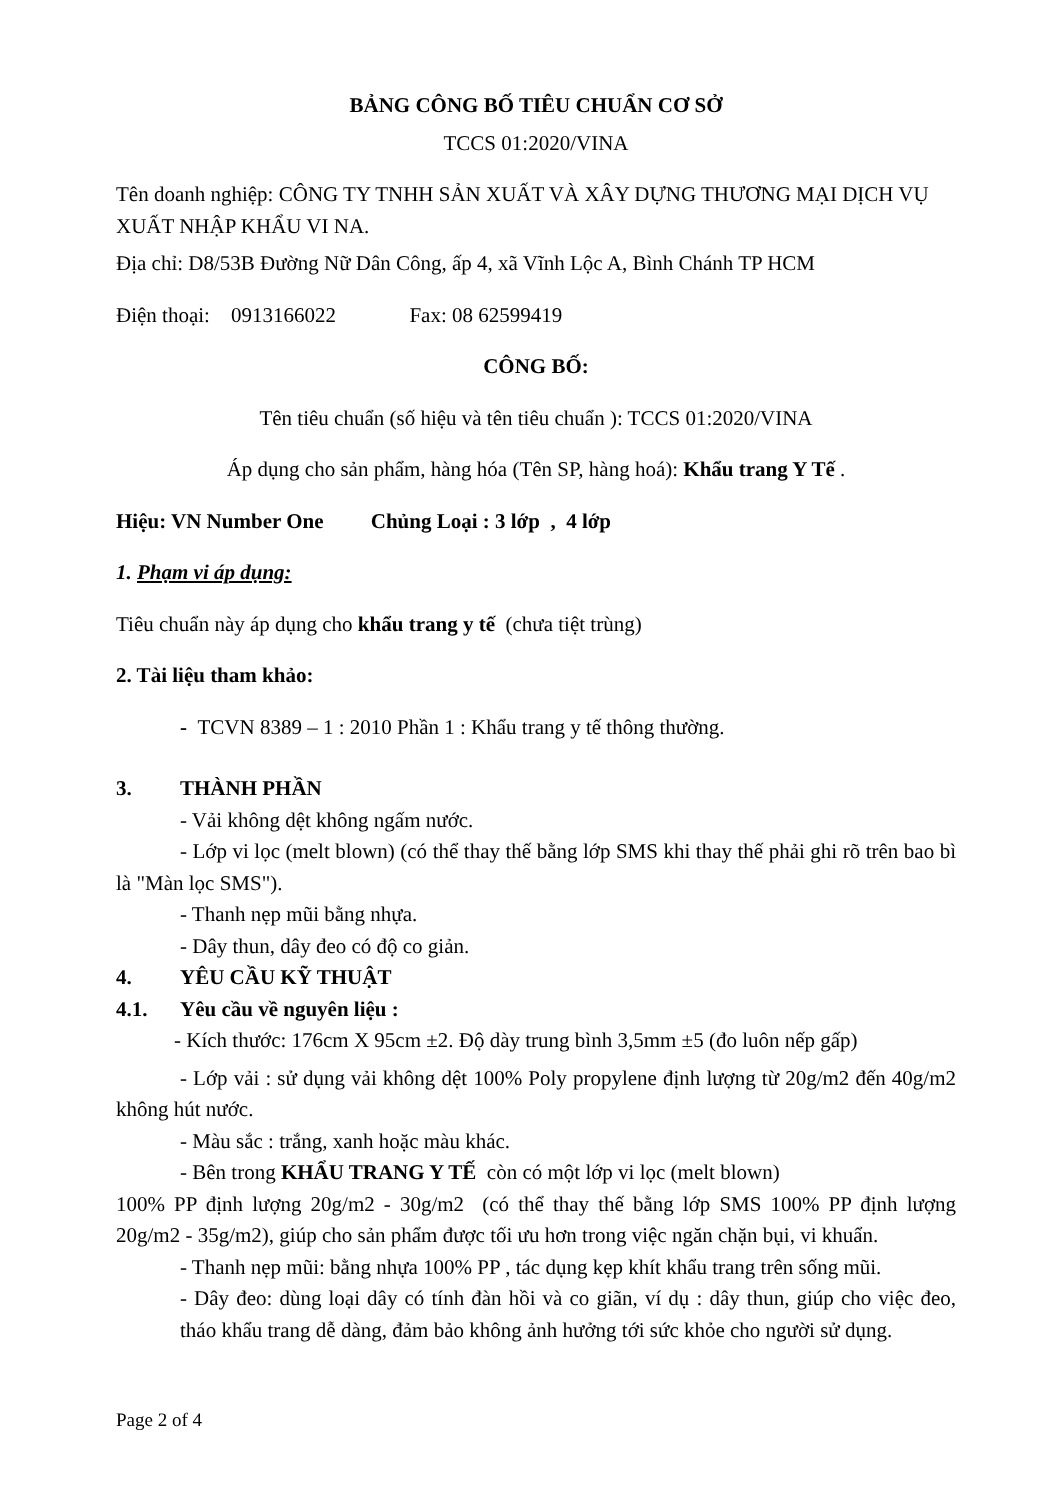BẢNG CÔNG BỐ TIÊU CHUẨN CƠ SỞ
TCCS 01:2020/VINA
Tên doanh nghiệp: CÔNG TY TNHH SẢN XUẤT VÀ XÂY DỰNG THƯƠNG MẠI DỊCH VỤ XUẤT NHẬP KHẨU VI NA.
Địa chỉ: D8/53B Đường Nữ Dân Công, ấp 4, xã Vĩnh Lộc A, Bình Chánh TP HCM
Điện thoại: 0913166022 Fax: 08 62599419
CÔNG BỐ:
Tên tiêu chuẩn (số hiệu và tên tiêu chuẩn ): TCCS 01:2020/VINA
Áp dụng cho sản phẩm, hàng hóa (Tên SP, hàng hoá): Khẩu trang Y Tế .
Hiệu: VN Number One Chủng Loại : 3 lớp , 4 lớp
1. Phạm vi áp dụng:
Tiêu chuẩn này áp dụng cho khẩu trang y tế (chưa tiệt trùng)
2. Tài liệu tham khảo:
- TCVN 8389 – 1 : 2010 Phần 1 : Khẩu trang y tế thông thường.
3. THÀNH PHẦN
- Vải không dệt không ngấm nước.
- Lớp vi lọc (melt blown) (có thể thay thế bằng lớp SMS khi thay thế phải ghi rõ trên bao bì là "Màn lọc SMS").
- Thanh nẹp mũi bằng nhựa.
- Dây thun, dây đeo có độ co giản.
4. YÊU CẦU KỸ THUẬT
4.1. Yêu cầu về nguyên liệu :
- Kích thước: 176cm X 95cm ±2. Độ dày trung bình 3,5mm ±5 (đo luôn nếp gấp)
- Lớp vải : sử dụng vải không dệt 100% Poly propylene định lượng từ 20g/m2 đến 40g/m2 không hút nước.
- Màu sắc : trắng, xanh hoặc màu khác.
- Bên trong KHẨU TRANG Y TẾ còn có một lớp vi lọc (melt blown)
100% PP định lượng 20g/m2 - 30g/m2 (có thể thay thế bằng lớp SMS 100% PP định lượng 20g/m2 - 35g/m2), giúp cho sản phẩm được tối ưu hơn trong việc ngăn chặn bụi, vi khuẩn.
- Thanh nẹp mũi: bằng nhựa 100% PP , tác dụng kẹp khít khẩu trang trên sống mũi.
- Dây đeo: dùng loại dây có tính đàn hồi và co giãn, ví dụ : dây thun, giúp cho việc đeo, tháo khẩu trang dễ dàng, đảm bảo không ảnh hưởng tới sức khỏe cho người sử dụng.
Page 2 of 4